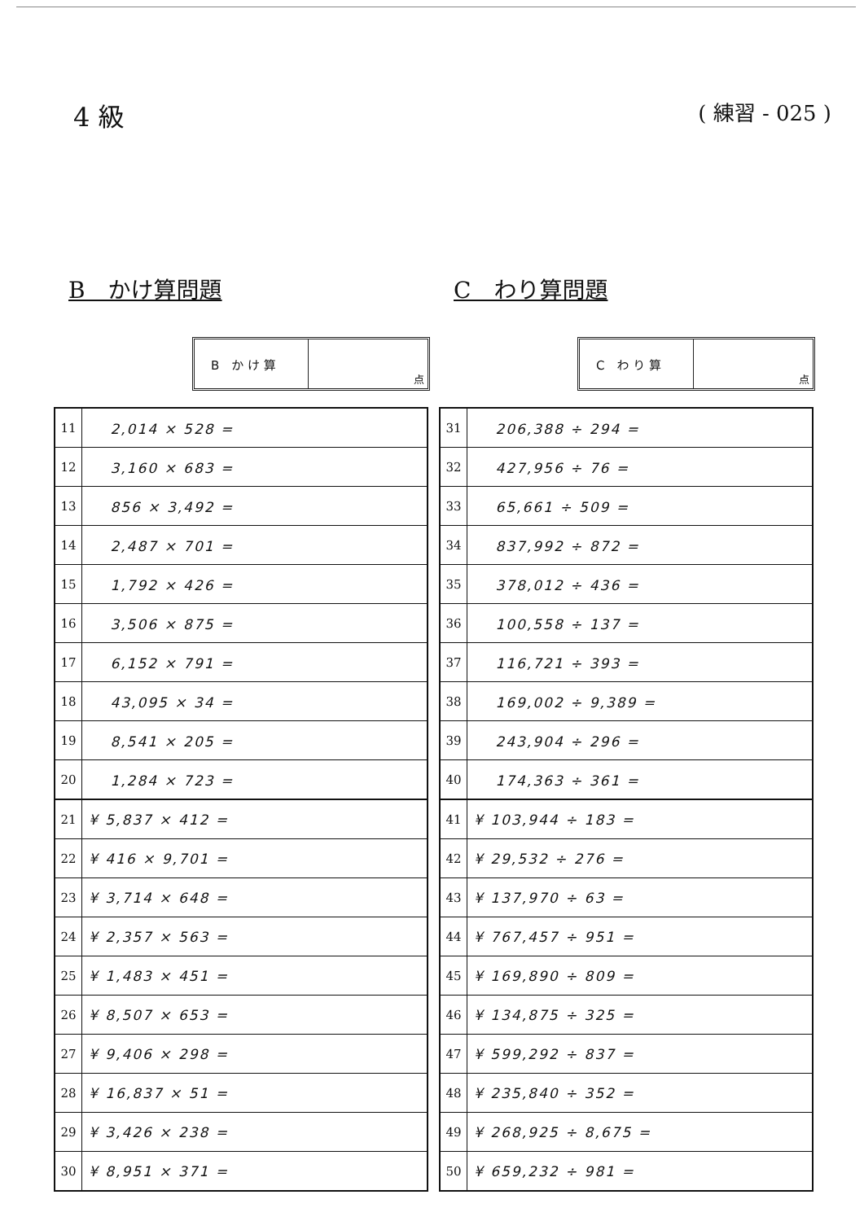4 級
( 練習 - 025 )
B　かけ算問題
B　か け 算
点
| 11 | 2,014 × 528 = |
| 12 | 3,160 × 683 = |
| 13 | 856 × 3,492 = |
| 14 | 2,487 × 701 = |
| 15 | 1,792 × 426 = |
| 16 | 3,506 × 875 = |
| 17 | 6,152 × 791 = |
| 18 | 43,095 × 34 = |
| 19 | 8,541 × 205 = |
| 20 | 1,284 × 723 = |
| 21 | ¥ 5,837 × 412 = |
| 22 | ¥ 416 × 9,701 = |
| 23 | ¥ 3,714 × 648 = |
| 24 | ¥ 2,357 × 563 = |
| 25 | ¥ 1,483 × 451 = |
| 26 | ¥ 8,507 × 653 = |
| 27 | ¥ 9,406 × 298 = |
| 28 | ¥ 16,837 × 51 = |
| 29 | ¥ 3,426 × 238 = |
| 30 | ¥ 8,951 × 371 = |
C　わり算問題
C　わ り 算
点
| 31 | 206,388 ÷ 294 = |
| 32 | 427,956 ÷ 76 = |
| 33 | 65,661 ÷ 509 = |
| 34 | 837,992 ÷ 872 = |
| 35 | 378,012 ÷ 436 = |
| 36 | 100,558 ÷ 137 = |
| 37 | 116,721 ÷ 393 = |
| 38 | 169,002 ÷ 9,389 = |
| 39 | 243,904 ÷ 296 = |
| 40 | 174,363 ÷ 361 = |
| 41 | ¥ 103,944 ÷ 183 = |
| 42 | ¥ 29,532 ÷ 276 = |
| 43 | ¥ 137,970 ÷ 63 = |
| 44 | ¥ 767,457 ÷ 951 = |
| 45 | ¥ 169,890 ÷ 809 = |
| 46 | ¥ 134,875 ÷ 325 = |
| 47 | ¥ 599,292 ÷ 837 = |
| 48 | ¥ 235,840 ÷ 352 = |
| 49 | ¥ 268,925 ÷ 8,675 = |
| 50 | ¥ 659,232 ÷ 981 = |